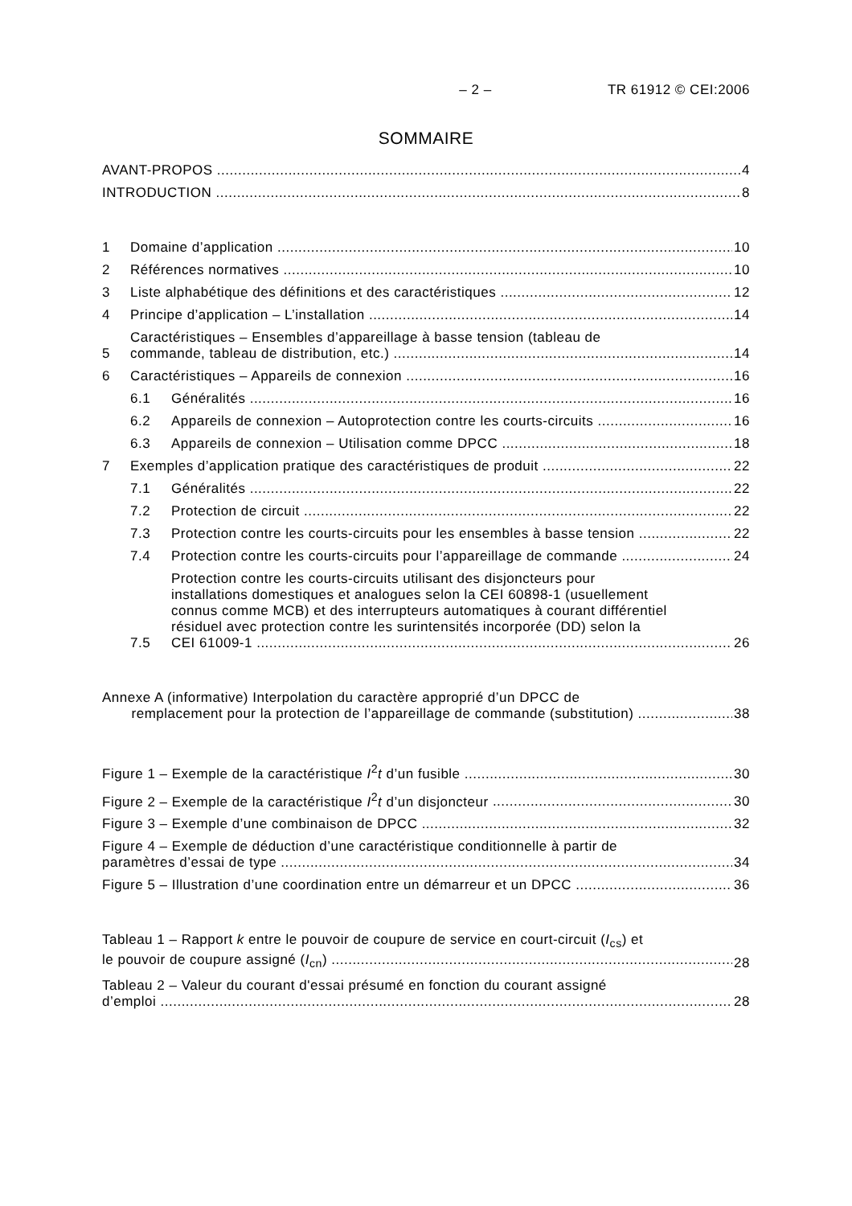– 2 – TR 61912 © CEI:2006
SOMMAIRE
AVANT-PROPOS 4
INTRODUCTION 8
1 Domaine d’application 10
2 Références normatives 10
3 Liste alphabétique des définitions et des caractéristiques 12
4 Principe d’application – L’installation 14
5 Caractéristiques – Ensembles d’appareillage à basse tension (tableau de
commande, tableau de distribution, etc.) 14
6 Caractéristiques – Appareils de connexion 16
6.1 Généralités 16
6.2 Appareils de connexion – Autoprotection contre les courts-circuits 16
6.3 Appareils de connexion – Utilisation comme DPCC 18
7 Exemples d’application pratique des caractéristiques de produit 22
7.1 Généralités 22
7.2 Protection de circuit 22
7.3 Protection contre les courts-circuits pour les ensembles à basse tension 22
7.4 Protection contre les courts-circuits pour l’appareillage de commande 24
7.5 Protection contre les courts-circuits utilisant des disjoncteurs pour
installations domestiques et analogues selon la CEI 60898-1 (usuellement
connus comme MCB) et des interrupteurs automatiques à courant différentiel
résiduel avec protection contre les surintensités incorporée (DD) selon la
CEI 61009-1 26
Annexe A (informative) Interpolation du caractère approprié d’un DPCC de
remplacement pour la protection de l’appareillage de commande (substitution) 38
Figure 1 – Exemple de la caractéristique I<sup>2</sup>t d’un fusible 30
Figure 2 – Exemple de la caractéristique I<sup>2</sup>t d’un disjoncteur 30
Figure 3 – Exemple d’une combinaison de DPCC 32
Figure 4 – Exemple de déduction d’une caractéristique conditionnelle à partir de
paramètres d’essai de type 34
Figure 5 – Illustration d’une coordination entre un démarreur et un DPCC 36
Tableau 1 – Rapport k entre le pouvoir de coupure de service en court-circuit (I<sub>cs</sub>) et
le pouvoir de coupure assigné (I<sub>cn</sub>) 28
Tableau 2 – Valeur du courant d'essai présumé en fonction du courant assigné
d’emploi 28